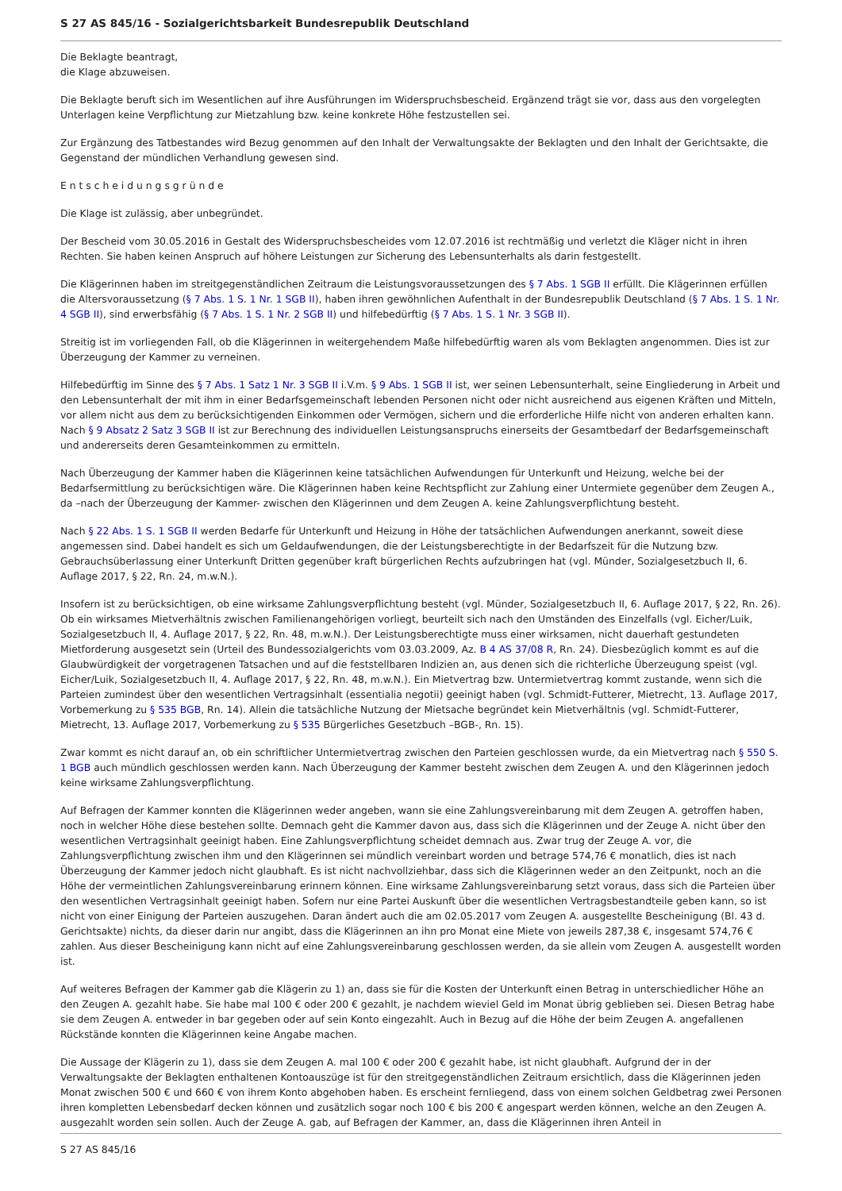S 27 AS 845/16 - Sozialgerichtsbarkeit Bundesrepublik Deutschland
Die Beklagte beantragt,
die Klage abzuweisen.
Die Beklagte beruft sich im Wesentlichen auf ihre Ausführungen im Widerspruchsbescheid. Ergänzend trägt sie vor, dass aus den vorgelegten Unterlagen keine Verpflichtung zur Mietzahlung bzw. keine konkrete Höhe festzustellen sei.
Zur Ergänzung des Tatbestandes wird Bezug genommen auf den Inhalt der Verwaltungsakte der Beklagten und den Inhalt der Gerichtsakte, die Gegenstand der mündlichen Verhandlung gewesen sind.
E n t s c h e i d u n g s g r ü n d e
Die Klage ist zulässig, aber unbegründet.
Der Bescheid vom 30.05.2016 in Gestalt des Widerspruchsbescheides vom 12.07.2016 ist rechtmäßig und verletzt die Kläger nicht in ihren Rechten. Sie haben keinen Anspruch auf höhere Leistungen zur Sicherung des Lebensunterhalts als darin festgestellt.
Die Klägerinnen haben im streitgegenständlichen Zeitraum die Leistungsvoraussetzungen des § 7 Abs. 1 SGB II erfüllt. Die Klägerinnen erfüllen die Altersvoraussetzung (§ 7 Abs. 1 S. 1 Nr. 1 SGB II), haben ihren gewöhnlichen Aufenthalt in der Bundesrepublik Deutschland (§ 7 Abs. 1 S. 1 Nr. 4 SGB II), sind erwerbsfähig (§ 7 Abs. 1 S. 1 Nr. 2 SGB II) und hilfebedürftig (§ 7 Abs. 1 S. 1 Nr. 3 SGB II).
Streitig ist im vorliegenden Fall, ob die Klägerinnen in weitergehendem Maße hilfebedürftig waren als vom Beklagten angenommen. Dies ist zur Überzeugung der Kammer zu verneinen.
Hilfebedürftig im Sinne des § 7 Abs. 1 Satz 1 Nr. 3 SGB II i.V.m. § 9 Abs. 1 SGB II ist, wer seinen Lebensunterhalt, seine Eingliederung in Arbeit und den Lebensunterhalt der mit ihm in einer Bedarfsgemeinschaft lebenden Personen nicht oder nicht ausreichend aus eigenen Kräften und Mitteln, vor allem nicht aus dem zu berücksichtigenden Einkommen oder Vermögen, sichern und die erforderliche Hilfe nicht von anderen erhalten kann. Nach § 9 Absatz 2 Satz 3 SGB II ist zur Berechnung des individuellen Leistungsanspruchs einerseits der Gesamtbedarf der Bedarfsgemeinschaft und andererseits deren Gesamteinkommen zu ermitteln.
Nach Überzeugung der Kammer haben die Klägerinnen keine tatsächlichen Aufwendungen für Unterkunft und Heizung, welche bei der Bedarfsermittlung zu berücksichtigen wäre. Die Klägerinnen haben keine Rechtspflicht zur Zahlung einer Untermiete gegenüber dem Zeugen A., da –nach der Überzeugung der Kammer- zwischen den Klägerinnen und dem Zeugen A. keine Zahlungsverpflichtung besteht.
Nach § 22 Abs. 1 S. 1 SGB II werden Bedarfe für Unterkunft und Heizung in Höhe der tatsächlichen Aufwendungen anerkannt, soweit diese angemessen sind. Dabei handelt es sich um Geldaufwendungen, die der Leistungsberechtigte in der Bedarfszeit für die Nutzung bzw. Gebrauchsüberlassung einer Unterkunft Dritten gegenüber kraft bürgerlichen Rechts aufzubringen hat (vgl. Münder, Sozialgesetzbuch II, 6. Auflage 2017, § 22, Rn. 24, m.w.N.).
Insofern ist zu berücksichtigen, ob eine wirksame Zahlungsverpflichtung besteht (vgl. Münder, Sozialgesetzbuch II, 6. Auflage 2017, § 22, Rn. 26). Ob ein wirksames Mietverhältnis zwischen Familienangehörigen vorliegt, beurteilt sich nach den Umständen des Einzelfalls (vgl. Eicher/Luik, Sozialgesetzbuch II, 4. Auflage 2017, § 22, Rn. 48, m.w.N.). Der Leistungsberechtigte muss einer wirksamen, nicht dauerhaft gestundeten Mietforderung ausgesetzt sein (Urteil des Bundessozialgerichts vom 03.03.2009, Az. B 4 AS 37/08 R, Rn. 24). Diesbezüglich kommt es auf die Glaubwürdigkeit der vorgetragenen Tatsachen und auf die feststellbaren Indizien an, aus denen sich die richterliche Überzeugung speist (vgl. Eicher/Luik, Sozialgesetzbuch II, 4. Auflage 2017, § 22, Rn. 48, m.w.N.). Ein Mietvertrag bzw. Untermietvertrag kommt zustande, wenn sich die Parteien zumindest über den wesentlichen Vertragsinhalt (essentialia negotii) geeinigt haben (vgl. Schmidt-Futterer, Mietrecht, 13. Auflage 2017, Vorbemerkung zu § 535 BGB, Rn. 14). Allein die tatsächliche Nutzung der Mietsache begründet kein Mietverhältnis (vgl. Schmidt-Futterer, Mietrecht, 13. Auflage 2017, Vorbemerkung zu § 535 Bürgerliches Gesetzbuch –BGB-, Rn. 15).
Zwar kommt es nicht darauf an, ob ein schriftlicher Untermietvertrag zwischen den Parteien geschlossen wurde, da ein Mietvertrag nach § 550 S. 1 BGB auch mündlich geschlossen werden kann. Nach Überzeugung der Kammer besteht zwischen dem Zeugen A. und den Klägerinnen jedoch keine wirksame Zahlungsverpflichtung.
Auf Befragen der Kammer konnten die Klägerinnen weder angeben, wann sie eine Zahlungsvereinbarung mit dem Zeugen A. getroffen haben, noch in welcher Höhe diese bestehen sollte. Demnach geht die Kammer davon aus, dass sich die Klägerinnen und der Zeuge A. nicht über den wesentlichen Vertragsinhalt geeinigt haben. Eine Zahlungsverpflichtung scheidet demnach aus. Zwar trug der Zeuge A. vor, die Zahlungsverpflichtung zwischen ihm und den Klägerinnen sei mündlich vereinbart worden und betrage 574,76 € monatlich, dies ist nach Überzeugung der Kammer jedoch nicht glaubhaft. Es ist nicht nachvollziehbar, dass sich die Klägerinnen weder an den Zeitpunkt, noch an die Höhe der vermeintlichen Zahlungsvereinbarung erinnern können. Eine wirksame Zahlungsvereinbarung setzt voraus, dass sich die Parteien über den wesentlichen Vertragsinhalt geeinigt haben. Sofern nur eine Partei Auskunft über die wesentlichen Vertragsbestandteile geben kann, so ist nicht von einer Einigung der Parteien auszugehen. Daran ändert auch die am 02.05.2017 vom Zeugen A. ausgestellte Bescheinigung (Bl. 43 d. Gerichtsakte) nichts, da dieser darin nur angibt, dass die Klägerinnen an ihn pro Monat eine Miete von jeweils 287,38 €, insgesamt 574,76 € zahlen. Aus dieser Bescheinigung kann nicht auf eine Zahlungsvereinbarung geschlossen werden, da sie allein vom Zeugen A. ausgestellt worden ist.
Auf weiteres Befragen der Kammer gab die Klägerin zu 1) an, dass sie für die Kosten der Unterkunft einen Betrag in unterschiedlicher Höhe an den Zeugen A. gezahlt habe. Sie habe mal 100 € oder 200 € gezahlt, je nachdem wieviel Geld im Monat übrig geblieben sei. Diesen Betrag habe sie dem Zeugen A. entweder in bar gegeben oder auf sein Konto eingezahlt. Auch in Bezug auf die Höhe der beim Zeugen A. angefallenen Rückstände konnten die Klägerinnen keine Angabe machen.
Die Aussage der Klägerin zu 1), dass sie dem Zeugen A. mal 100 € oder 200 € gezahlt habe, ist nicht glaubhaft. Aufgrund der in der Verwaltungsakte der Beklagten enthaltenen Kontoauszüge ist für den streitgegenständlichen Zeitraum ersichtlich, dass die Klägerinnen jeden Monat zwischen 500 € und 660 € von ihrem Konto abgehoben haben. Es erscheint fernliegend, dass von einem solchen Geldbetrag zwei Personen ihren kompletten Lebensbedarf decken können und zusätzlich sogar noch 100 € bis 200 € angespart werden können, welche an den Zeugen A. ausgezahlt worden sein sollen. Auch der Zeuge A. gab, auf Befragen der Kammer, an, dass die Klägerinnen ihren Anteil in
S 27 AS 845/16